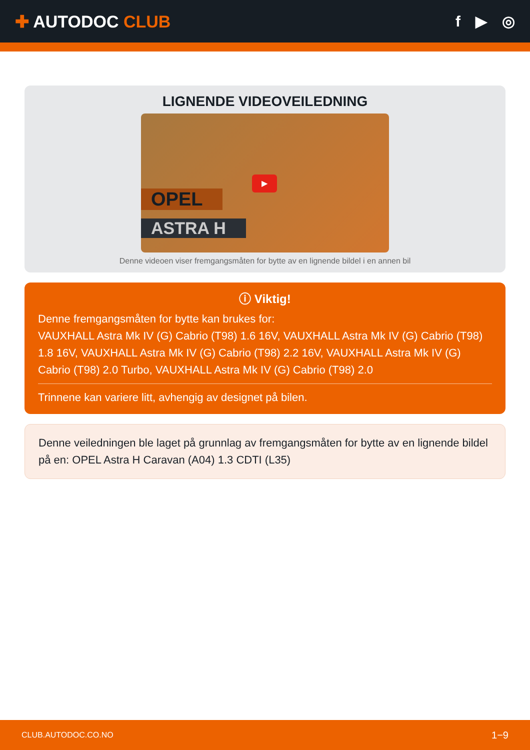✚ AUTODOC CLUB f ▶ ◎
LIGNENDE VIDEOVEILEDNING
OPEL
ASTRA H
▶
Denne videoen viser fremgangsmåten for bytte av en lignende bildel i en annen bil
ⓘ Viktig!
Denne fremgangsmåten for bytte kan brukes for:
VAUXHALL Astra Mk IV (G) Cabrio (T98) 1.6 16V, VAUXHALL Astra Mk IV (G) Cabrio (T98) 1.8 16V, VAUXHALL Astra Mk IV (G) Cabrio (T98) 2.2 16V, VAUXHALL Astra Mk IV (G) Cabrio (T98) 2.0 Turbo, VAUXHALL Astra Mk IV (G) Cabrio (T98) 2.0
Trinnene kan variere litt, avhengig av designet på bilen.
Denne veiledningen ble laget på grunnlag av fremgangsmåten for bytte av en lignende bildel på en: OPEL Astra H Caravan (A04) 1.3 CDTI (L35)
CLUB.AUTODOC.CO.NO 1−9